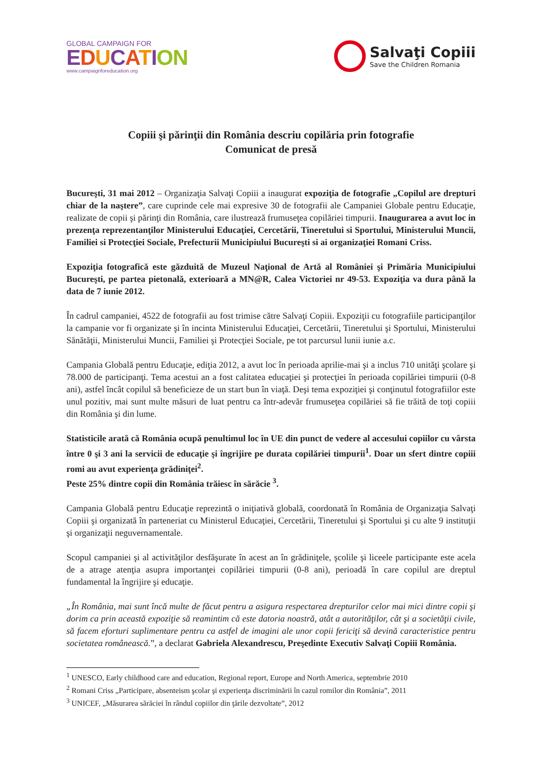GLOBAL CAMPAIGN FOR
EDUCATION
www.campaignforeducation.org
Salvaţi Copiii
Save the Children Romania
Copiii şi părinţii din România descriu copilăria prin fotografie
Comunicat de presă
Bucureşti, 31 mai 2012 – Organizaţia Salvaţi Copiii a inaugurat expoziţia de fotografie „Copilul are drepturi chiar de la naştere”, care cuprinde cele mai expresive 30 de fotografii ale Campaniei Globale pentru Educaţie, realizate de copii şi părinţi din România, care ilustrează frumuseţea copilăriei timpurii. Inaugurarea a avut loc in prezenţa reprezentanţilor Ministerului Educaţiei, Cercetării, Tineretului si Sportului, Ministerului Muncii, Familiei si Protecţiei Sociale, Prefecturii Municipiului Bucureşti si ai organizaţiei Romani Criss.
Expoziţia fotografică este găzduită de Muzeul Naţional de Artă al României şi Primăria Municipiului Bucureşti, pe partea pietonală, exterioară a MN@R, Calea Victoriei nr 49-53. Expoziţia va dura până la data de 7 iunie 2012.
În cadrul campaniei, 4522 de fotografii au fost trimise către Salvaţi Copiii. Expoziţii cu fotografiile participanţilor la campanie vor fi organizate şi în incinta Ministerului Educaţiei, Cercetării, Tineretului şi Sportului, Ministerului Sănătăţii, Ministerului Muncii, Familiei şi Protecţiei Sociale, pe tot parcursul lunii iunie a.c.
Campania Globală pentru Educaţie, ediţia 2012, a avut loc în perioada aprilie-mai şi a inclus 710 unităţi şcolare şi 78.000 de participanţi. Tema acestui an a fost calitatea educaţiei şi protecţiei în perioada copilăriei timpurii (0-8 ani), astfel încât copilul să beneficieze de un start bun în viaţă. Deşi tema expoziţiei şi conţinutul fotografiilor este unul pozitiv, mai sunt multe măsuri de luat pentru ca într-adevăr frumuseţea copilăriei să fie trăită de toţi copiii din România şi din lume.
Statisticile arată că România ocupă penultimul loc în UE din punct de vedere al accesului copiilor cu vârsta între 0 şi 3 ani la servicii de educaţie şi îngrijire pe durata copilăriei timpurii<sup>1</sup>. Doar un sfert dintre copiii romi au avut experienţa grădiniţei<sup>2</sup>.
Peste 25% dintre copii din România trăiesc în sărăcie <sup>3</sup>.
Campania Globală pentru Educaţie reprezintă o iniţiativă globală, coordonată în România de Organizaţia Salvaţi Copiii şi organizată în parteneriat cu Ministerul Educaţiei, Cercetării, Tineretului şi Sportului şi cu alte 9 instituţii şi organizaţii neguvernamentale.
Scopul campaniei şi al activităţilor desfăşurate în acest an în grădiniţele, şcolile şi liceele participante este acela de a atrage atenţia asupra importanţei copilăriei timpurii (0-8 ani), perioadă în care copilul are dreptul fundamental la îngrijire şi educaţie.
„În România, mai sunt încă multe de făcut pentru a asigura respectarea drepturilor celor mai mici dintre copii şi dorim ca prin această expoziţie să reamintim că este datoria noastră, atât a autorităţilor, cât şi a societăţii civile, să facem eforturi suplimentare pentru ca astfel de imagini ale unor copii fericiţi să devină caracteristice pentru societatea românească.”, a declarat Gabriela Alexandrescu, Preşedinte Executiv Salvaţi Copiii România.
<sup>1</sup> UNESCO, Early childhood care and education, Regional report, Europe and North America, septembrie 2010
<sup>2</sup> Romani Criss „Participare, absenteism şcolar şi experienţa discriminării în cazul romilor din România”, 2011
<sup>3</sup> UNICEF, „Măsurarea sărăciei în rândul copiilor din ţările dezvoltate”, 2012